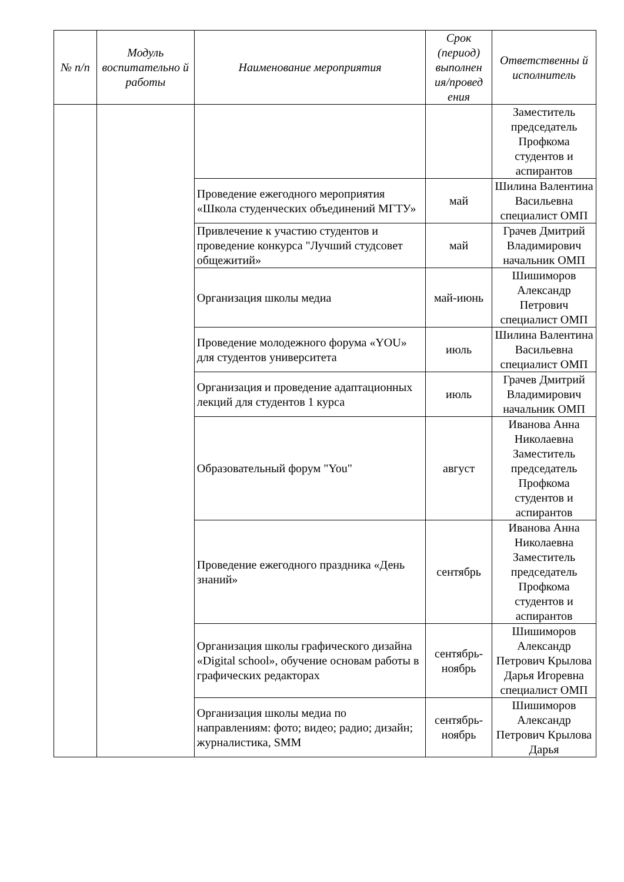| № п/п | Модуль воспитательно й работы | Наименование мероприятия | Срок (период) выполнен ия/провед ения | Ответственны й исполнитель |
| --- | --- | --- | --- | --- |
| | | | | Заместитель председатель Профкома студентов и аспирантов |
| | | Проведение ежегодного мероприятия «Школа студенческих объединений МГТУ» | май | Шилина Валентина Васильевна специалист ОМП |
| | | Привлечение к участию студентов и проведение конкурса "Лучший студсовет общежитий» | май | Грачев Дмитрий Владимирович начальник ОМП |
| | | Организация школы медиа | май-июнь | Шишиморов Александр Петрович специалист ОМП |
| | | Проведение молодежного форума «YOU» для студентов университета | июль | Шилина Валентина Васильевна специалист ОМП |
| | | Организация и проведение адаптационных лекций для студентов 1 курса | июль | Грачев Дмитрий Владимирович начальник ОМП |
| | | Образовательный форум "You" | август | Иванова Анна Николаевна Заместитель председатель Профкома студентов и аспирантов |
| | | Проведение ежегодного праздника «День знаний» | сентябрь | Иванова Анна Николаевна Заместитель председатель Профкома студентов и аспирантов |
| | | Организация школы графического дизайна «Digital school», обучение основам работы в графических редакторах | сентябрь-ноябрь | Шишиморов Александр Петрович Крылова Дарья Игоревна специалист ОМП |
| | | Организация школы медиа по направлениям: фото; видео; радио; дизайн; журналистика, SMM | сентябрь-ноябрь | Шишиморов Александр Петрович Крылова Дарья |